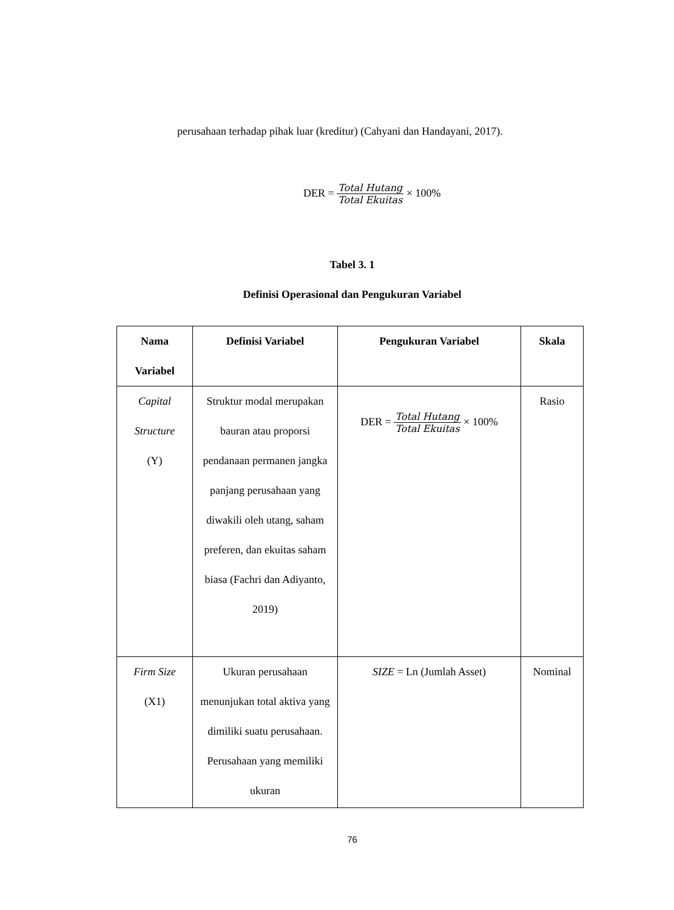perusahaan terhadap pihak luar (kreditur) (Cahyani dan Handayani, 2017).
DER = Total Hutang Total Ekuitas × 100%
Tabel 3. 1
Definisi Operasional dan Pengukuran Variabel
| Nama Variabel | Definisi Variabel | Pengukuran Variabel | Skala |
| --- | --- | --- | --- |
| Capital Structure (Y) | Struktur modal merupakan bauran atau proporsi pendanaan permanen jangka panjang perusahaan yang diwakili oleh utang, saham preferen, dan ekuitas saham biasa (Fachri dan Adiyanto, 2019) | DER = Total Hutang Total Ekuitas × 100% | Rasio |
| Firm Size (X1) | Ukuran perusahaan menunjukan total aktiva yang dimiliki suatu perusahaan. Perusahaan yang memiliki ukuran | SIZE = Ln (Jumlah Asset) | Nominal |
76